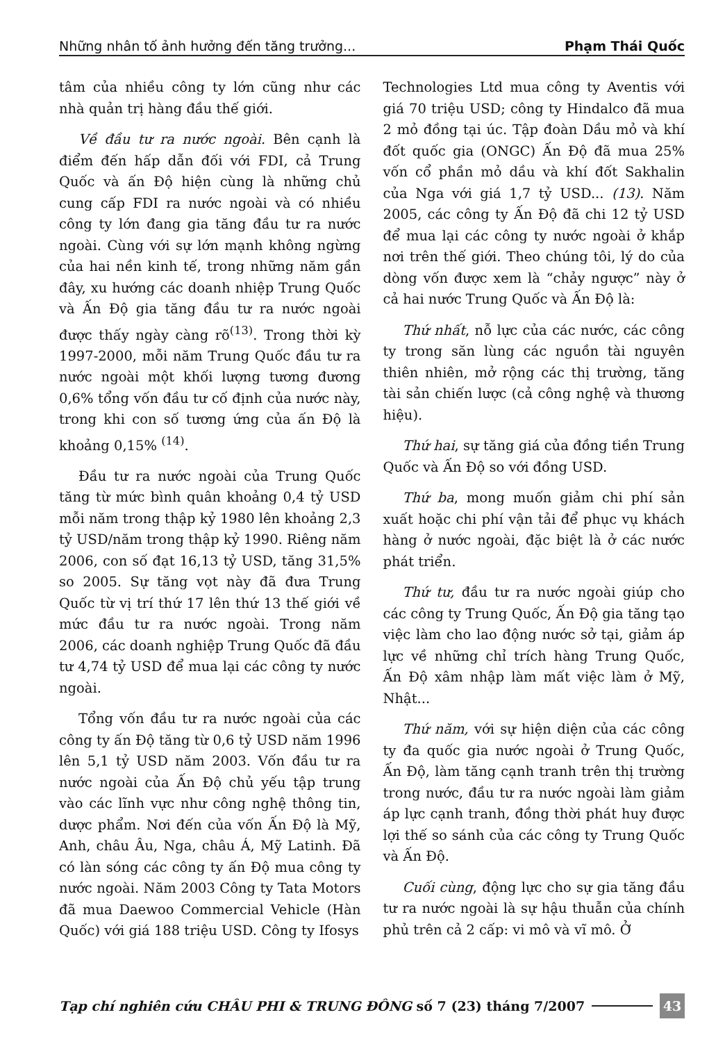Những nhân tố ảnh hưởng đến tăng trưởng... Phạm Thái Quốc
tâm của nhiều công ty lớn cũng như các nhà quản trị hàng đầu thế giới.
Về đầu tư ra nước ngoài. Bên cạnh là điểm đến hấp dẫn đối với FDI, cả Trung Quốc và ấn Độ hiện cùng là những chủ cung cấp FDI ra nước ngoài và có nhiều công ty lớn đang gia tăng đầu tư ra nước ngoài. Cùng với sự lớn mạnh không ngừng của hai nền kinh tế, trong những năm gần đây, xu hướng các doanh nhiệp Trung Quốc và Ấn Độ gia tăng đầu tư ra nước ngoài được thấy ngày càng rõ<sup>(13)</sup>. Trong thời kỳ 1997-2000, mỗi năm Trung Quốc đầu tư ra nước ngoài một khối lượng tương đương 0,6% tổng vốn đầu tư cố định của nước này, trong khi con số tương ứng của ấn Độ là khoảng 0,15% <sup>(14)</sup>.
Đầu tư ra nước ngoài của Trung Quốc tăng từ mức bình quân khoảng 0,4 tỷ USD mỗi năm trong thập kỷ 1980 lên khoảng 2,3 tỷ USD/năm trong thập kỷ 1990. Riêng năm 2006, con số đạt 16,13 tỷ USD, tăng 31,5% so 2005. Sự tăng vọt này đã đưa Trung Quốc từ vị trí thứ 17 lên thứ 13 thế giới về mức đầu tư ra nước ngoài. Trong năm 2006, các doanh nghiệp Trung Quốc đã đầu tư 4,74 tỷ USD để mua lại các công ty nước ngoài.
Tổng vốn đầu tư ra nước ngoài của các công ty ấn Độ tăng từ 0,6 tỷ USD năm 1996 lên 5,1 tỷ USD năm 2003. Vốn đầu tư ra nước ngoài của Ấn Độ chủ yếu tập trung vào các lĩnh vực như công nghệ thông tin, dược phẩm. Nơi đến của vốn Ấn Độ là Mỹ, Anh, châu Âu, Nga, châu Á, Mỹ Latinh. Đã có làn sóng các công ty ấn Độ mua công ty nước ngoài. Năm 2003 Công ty Tata Motors đã mua Daewoo Commercial Vehicle (Hàn Quốc) với giá 188 triệu USD. Công ty Ifosys
Technologies Ltd mua công ty Aventis với giá 70 triệu USD; công ty Hindalco đã mua 2 mỏ đồng tại úc. Tập đoàn Dầu mỏ và khí đốt quốc gia (ONGC) Ấn Độ đã mua 25% vốn cổ phần mỏ dầu và khí đốt Sakhalin của Nga với giá 1,7 tỷ USD... (13). Năm 2005, các công ty Ấn Độ đã chi 12 tỷ USD để mua lại các công ty nước ngoài ở khắp nơi trên thế giới. Theo chúng tôi, lý do của dòng vốn được xem là “chảy ngược” này ở cả hai nước Trung Quốc và Ấn Độ là:
Thứ nhất, nỗ lực của các nước, các công ty trong săn lùng các nguồn tài nguyên thiên nhiên, mở rộng các thị trường, tăng tài sản chiến lược (cả công nghệ và thương hiệu).
Thứ hai, sự tăng giá của đồng tiền Trung Quốc và Ấn Độ so với đồng USD.
Thứ ba, mong muốn giảm chi phí sản xuất hoặc chi phí vận tải để phục vụ khách hàng ở nước ngoài, đặc biệt là ở các nước phát triển.
Thứ tư, đầu tư ra nước ngoài giúp cho các công ty Trung Quốc, Ấn Độ gia tăng tạo việc làm cho lao động nước sở tại, giảm áp lực về những chỉ trích hàng Trung Quốc, Ấn Độ xâm nhập làm mất việc làm ở Mỹ, Nhật...
Thứ năm, với sự hiện diện của các công ty đa quốc gia nước ngoài ở Trung Quốc, Ấn Độ, làm tăng cạnh tranh trên thị trường trong nước, đầu tư ra nước ngoài làm giảm áp lực cạnh tranh, đồng thời phát huy được lợi thế so sánh của các công ty Trung Quốc và Ấn Độ.
Cuối cùng, động lực cho sự gia tăng đầu tư ra nước ngoài là sự hậu thuẫn của chính phủ trên cả 2 cấp: vi mô và vĩ mô. Ở
Tạp chí nghiên cứu CHÂU PHI & TRUNG ĐÔNG số 7 (23) tháng 7/2007 43